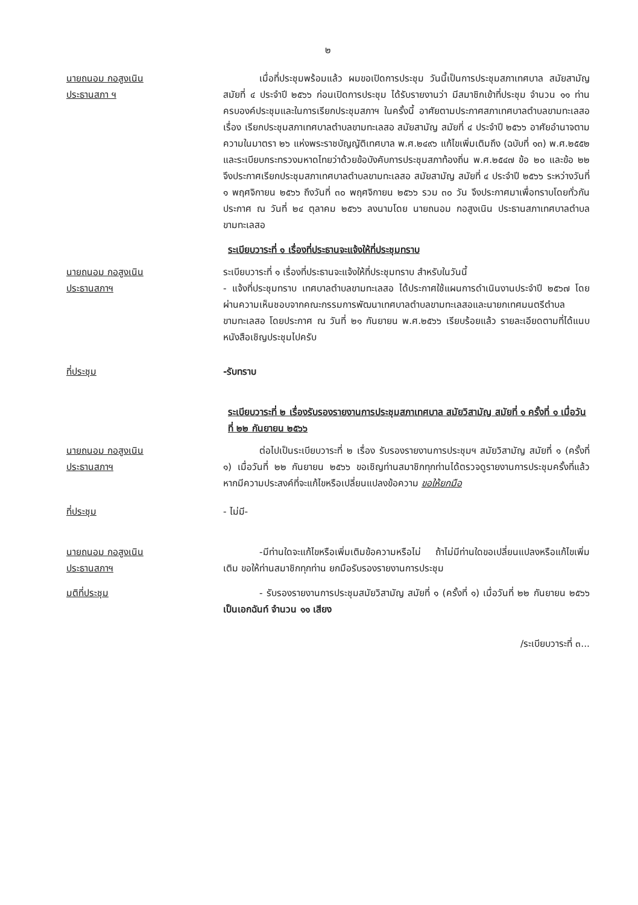๒
นายถนอม กอสูงเนิน
ประธานสภา ฯ
เมื่อที่ประชุมพร้อมแล้ว ผมขอเปิดการประชุม วันนี้เป็นการประชุมสภาเทศบาล สมัยสามัญ สมัยที่ ๔ ประจำปี ๒๕๖๖ ก่อนเปิดการประชุม ได้รับรายงานว่า มีสมาชิกเข้าที่ประชุม จำนวน ๑๑ ท่าน ครบองค์ประชุมและในการเรียกประชุมสภาฯ ในครั้งนี้ อาศัยตามประกาศสภาเทศบาลตำบลขามทะเลสอ เรื่อง เรียกประชุมสภาเทศบาลตำบลขามทะเลสอ สมัยสามัญ สมัยที่ ๔ ประจำปี ๒๕๖๖ อาศัยอำนาจตามความในมาตรา ๒๖ แห่งพระราชบัญญัติเทศบาล พ.ศ.๒๔๙๖ แก้ไขเพิ่มเติมถึง (ฉบับที่ ๑๓) พ.ศ.๒๕๕๒ และระเบียบกระทรวงมหาดไทยว่าด้วยข้อบังคับการประชุมสภาท้องถิ่น พ.ศ.๒๕๔๗ ข้อ ๒๐ และข้อ ๒๒ จึงประกาศเรียกประชุมสภาเทศบาลตำบลขามทะเลสอ สมัยสามัญ สมัยที่ ๔ ประจำปี ๒๕๖๖ ระหว่างวันที่ ๑ พฤศจิกายน ๒๕๖๖ ถึงวันที่ ๓๐ พฤศจิกายน ๒๕๖๖ รวม ๓๐ วัน จึงประกาศมาเพื่อทราบโดยทั่วกันประกาศ ณ วันที่ ๒๔ ตุลาคม ๒๕๖๖ ลงนามโดย นายถนอม กอสูงเนิน ประธานสภาเทศบาลตำบลขามทะเลสอ
ระเบียบวาระที่ ๑ เรื่องที่ประธานจะแจ้งให้ที่ประชุมทราบ
นายถนอม กอสูงเนิน
ประธานสภาฯ
ระเบียบวาระที่ ๑ เรื่องที่ประธานจะแจ้งให้ที่ประชุมทราบ สำหรับในวันนี้
- แจ้งที่ประชุมทราบ เทศบาลตำบลขามทะเลสอ ได้ประกาศใช้แผนการดำเนินงานประจำปี ๒๕๖๗ โดยผ่านความเห็นชอบจากคณะกรรมการพัฒนาเทศบาลตำบลขามทะเลสอและนายกเทศมนตรีตำบลขามทะเลสอ โดยประกาศ ณ วันที่ ๒๑ กันยายน พ.ศ.๒๕๖๖ เรียบร้อยแล้ว รายละเอียดตามที่ได้แนบหนังสือเชิญประชุมไปครับ
ที่ประชุม -รับทราบ
ระเบียบวาระที่ ๒ เรื่องรับรองรายงานการประชุมสภาเทศบาล สมัยวิสามัญ สมัยที่ ๑ ครั้งที่ ๑ เมื่อวันที่ ๒๒ กันยายน ๒๕๖๖
นายถนอม กอสูงเนิน
ประธานสภาฯ
ต่อไปเป็นระเบียบวาระที่ ๒ เรื่อง รับรองรายงานการประชุมฯ สมัยวิสามัญ สมัยที่ ๑ (ครั้งที่ ๑) เมื่อวันที่ ๒๒ กันยายน ๒๕๖๖ ขอเชิญท่านสมาชิกทุกท่านได้ตรวจดูรายงานการประชุมครั้งที่แล้ว หากมีความประสงค์ที่จะแก้ไขหรือเปลี่ยนแปลงข้อความ ขอให้ยกมือ
ที่ประชุม - ไม่มี-
นายถนอม กอสูงเนิน
ประธานสภาฯ
-มีท่านใดจะแก้ไขหรือเพิ่มเติมข้อความหรือไม่ ถ้าไม่มีท่านใดขอเปลี่ยนแปลงหรือแก้ไขเพิ่มเติม ขอให้ท่านสมาชิกทุกท่าน ยกมือรับรองรายงานการประชุม
มติที่ประชุม - รับรองรายงานการประชุมสมัยวิสามัญ สมัยที่ ๑ (ครั้งที่ ๑) เมื่อวันที่ ๒๒ กันยายน ๒๕๖๖ เป็นเอกฉันท์ จำนวน ๑๑ เสียง
/ระเบียบวาระที่ ๓...